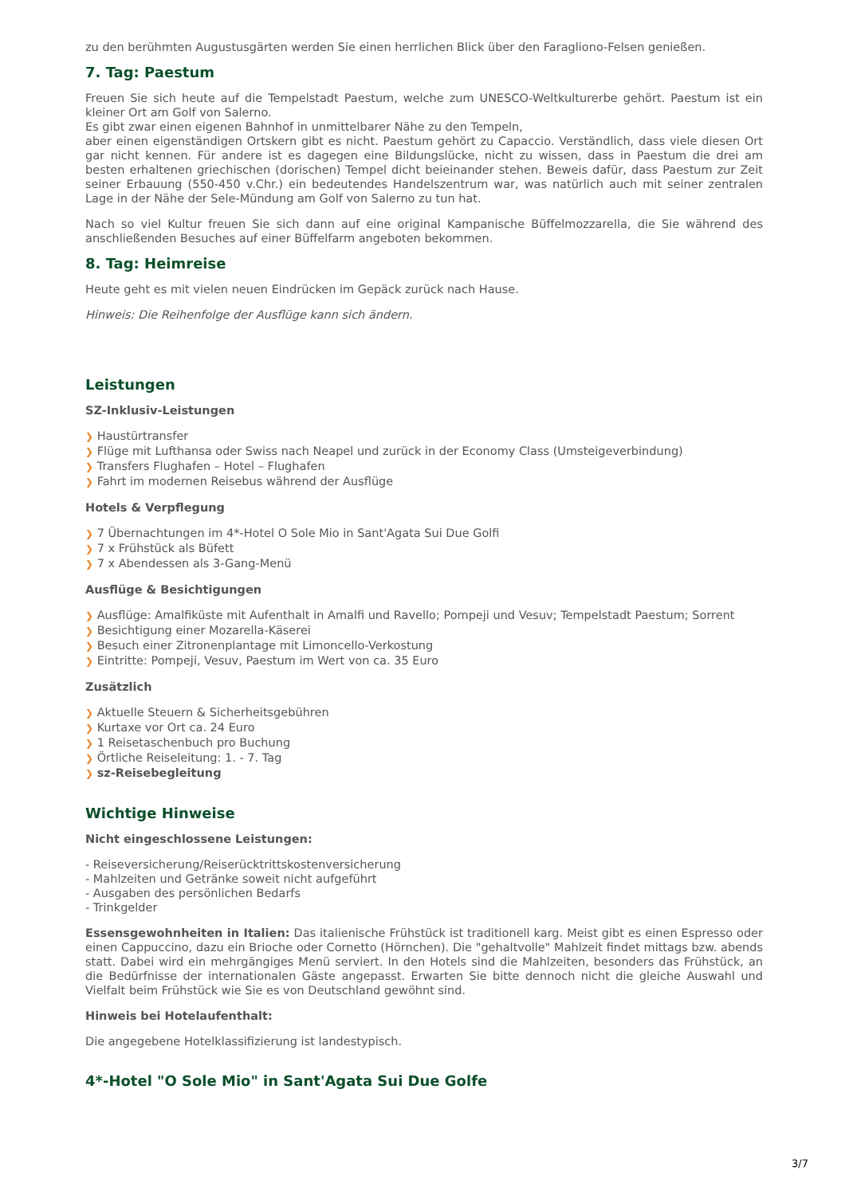zu den berühmten Augustusgärten werden Sie einen herrlichen Blick über den Faragliono-Felsen genießen.
7. Tag: Paestum
Freuen Sie sich heute auf die Tempelstadt Paestum, welche zum UNESCO-Weltkulturerbe gehört. Paestum ist ein kleiner Ort am Golf von Salerno.
Es gibt zwar einen eigenen Bahnhof in unmittelbarer Nähe zu den Tempeln,
aber einen eigenständigen Ortskern gibt es nicht. Paestum gehört zu Capaccio. Verständlich, dass viele diesen Ort gar nicht kennen. Für andere ist es dagegen eine Bildungslücke, nicht zu wissen, dass in Paestum die drei am besten erhaltenen griechischen (dorischen) Tempel dicht beieinander stehen. Beweis dafür, dass Paestum zur Zeit seiner Erbauung (550-450 v.Chr.) ein bedeutendes Handelszentrum war, was natürlich auch mit seiner zentralen Lage in der Nähe der Sele-Mündung am Golf von Salerno zu tun hat.
Nach so viel Kultur freuen Sie sich dann auf eine original Kampanische Büffelmozzarella, die Sie während des anschließenden Besuches auf einer Büffelfarm angeboten bekommen.
8. Tag: Heimreise
Heute geht es mit vielen neuen Eindrücken im Gepäck zurück nach Hause.
Hinweis: Die Reihenfolge der Ausflüge kann sich ändern.
Leistungen
SZ-Inklusiv-Leistungen
❯ Haustürtransfer
❯ Flüge mit Lufthansa oder Swiss nach Neapel und zurück in der Economy Class (Umsteigeverbindung)
❯ Transfers Flughafen – Hotel – Flughafen
❯ Fahrt im modernen Reisebus während der Ausflüge
Hotels & Verpflegung
❯ 7 Übernachtungen im 4*-Hotel O Sole Mio in Sant'Agata Sui Due Golfi
❯ 7 x Frühstück als Büfett
❯ 7 x Abendessen als 3-Gang-Menü
Ausflüge & Besichtigungen
❯ Ausflüge: Amalfiküste mit Aufenthalt in Amalfi und Ravello; Pompeji und Vesuv; Tempelstadt Paestum; Sorrent
❯ Besichtigung einer Mozarella-Käserei
❯ Besuch einer Zitronenplantage mit Limoncello-Verkostung
❯ Eintritte: Pompeji, Vesuv, Paestum im Wert von ca. 35 Euro
Zusätzlich
❯ Aktuelle Steuern & Sicherheitsgebühren
❯ Kurtaxe vor Ort ca. 24 Euro
❯ 1 Reisetaschenbuch pro Buchung
❯ Örtliche Reiseleitung: 1. - 7. Tag
❯ sz-Reisebegleitung
Wichtige Hinweise
Nicht eingeschlossene Leistungen:
- Reiseversicherung/Reiserücktrittskostenversicherung
- Mahlzeiten und Getränke soweit nicht aufgeführt
- Ausgaben des persönlichen Bedarfs
- Trinkgelder
Essensgewohnheiten in Italien: Das italienische Frühstück ist traditionell karg. Meist gibt es einen Espresso oder einen Cappuccino, dazu ein Brioche oder Cornetto (Hörnchen). Die "gehaltvolle" Mahlzeit findet mittags bzw. abends statt. Dabei wird ein mehrgängiges Menü serviert. In den Hotels sind die Mahlzeiten, besonders das Frühstück, an die Bedürfnisse der internationalen Gäste angepasst. Erwarten Sie bitte dennoch nicht die gleiche Auswahl und Vielfalt beim Frühstück wie Sie es von Deutschland gewöhnt sind.
Hinweis bei Hotelaufenthalt:
Die angegebene Hotelklassifizierung ist landestypisch.
4*-Hotel "O Sole Mio" in Sant'Agata Sui Due Golfe
3/7